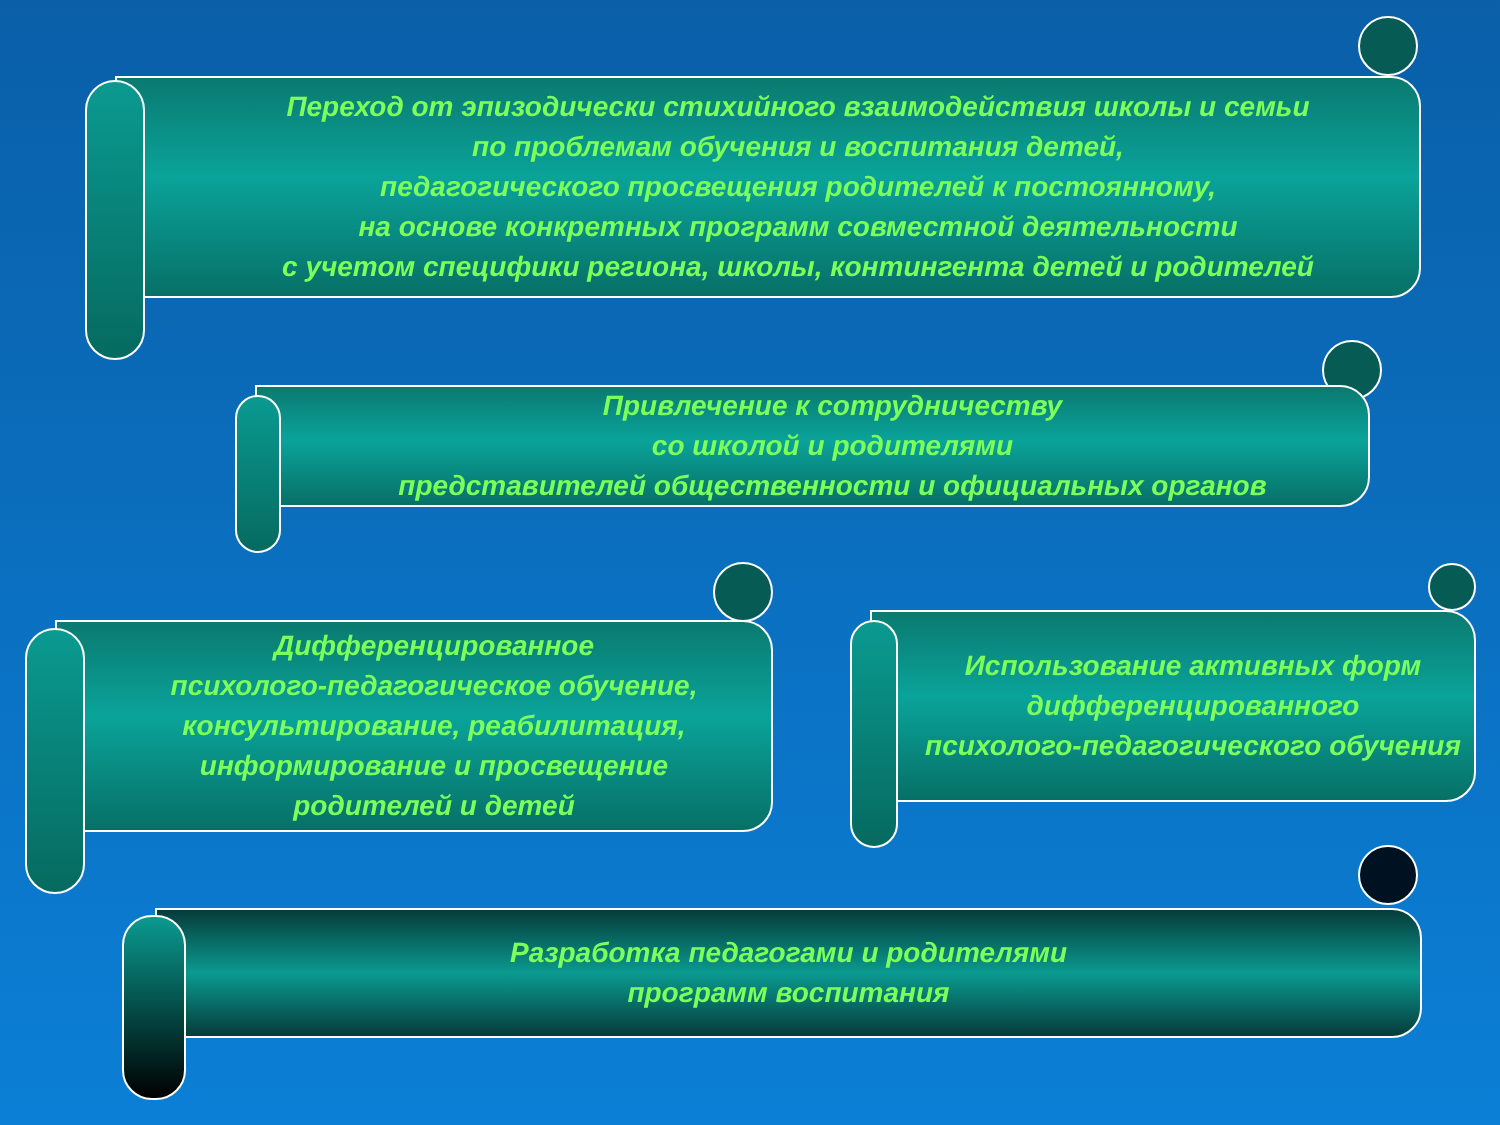Переход от эпизодически стихийного взаимодействия школы и семьи
по проблемам обучения и воспитания детей,
педагогического просвещения родителей к постоянному,
на основе конкретных программ совместной деятельности
с учетом специфики региона, школы, контингента детей и родителей
Привлечение к сотрудничеству
со школой и родителями
представителей общественности и официальных органов
Дифференцированное
психолого-педагогическое обучение,
консультирование, реабилитация,
информирование и просвещение
родителей и детей
Использование активных форм
дифференцированного
психолого-педагогического обучения
Разработка педагогами и родителями
программ воспитания